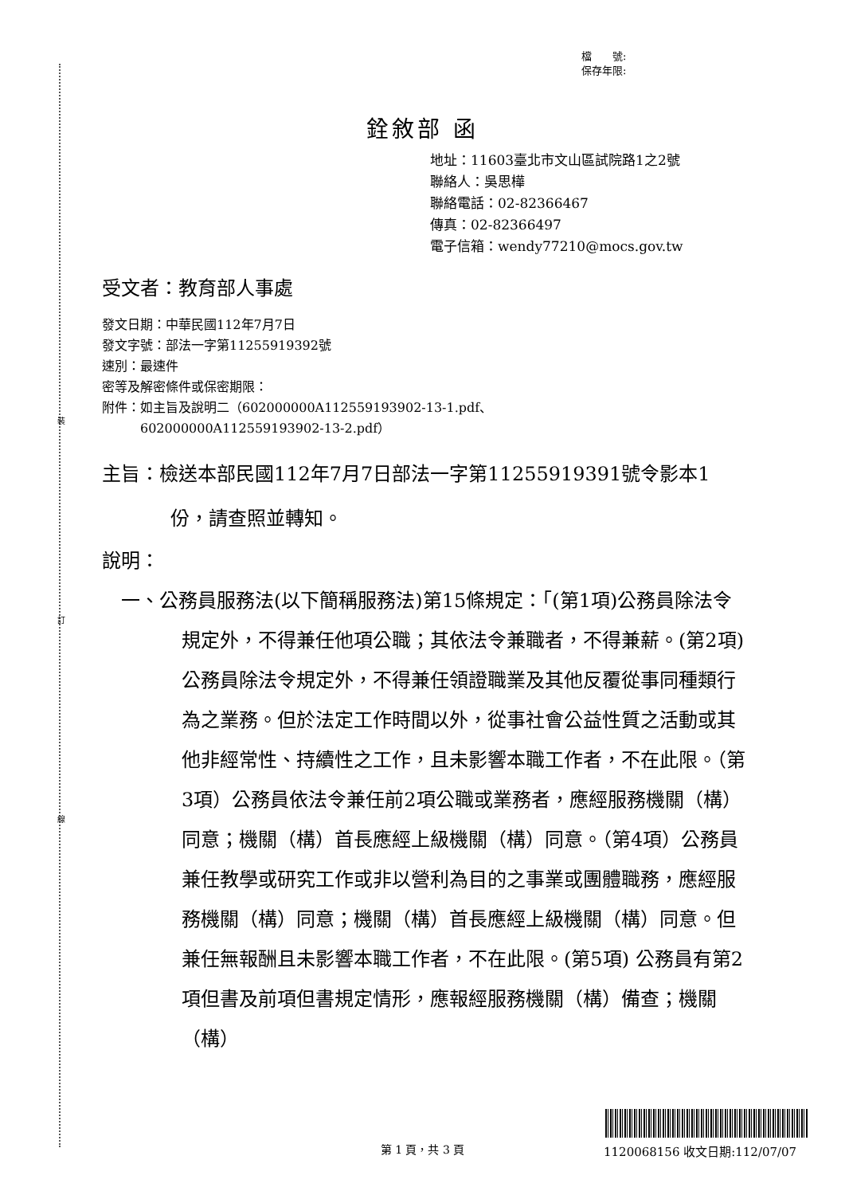裝
訂
線
檔　　號:
保存年限:
銓敘部 函
地址：11603臺北市文山區試院路1之2號
聯絡人：吳思樺
聯絡電話：02-82366467
傳真：02-82366497
電子信箱：wendy77210@mocs.gov.tw
受文者：教育部人事處
發文日期：中華民國112年7月7日
發文字號：部法一字第11255919392號
速別：最速件
密等及解密條件或保密期限：
附件：如主旨及說明二（602000000A112559193902-13-1.pdf、
　　　602000000A112559193902-13-2.pdf）
主旨：檢送本部民國112年7月7日部法一字第11255919391號令影本1份，請查照並轉知。
說明：
一、公務員服務法(以下簡稱服務法)第15條規定：「(第1項)公務員除法令規定外，不得兼任他項公職；其依法令兼職者，不得兼薪。(第2項) 公務員除法令規定外，不得兼任領證職業及其他反覆從事同種類行為之業務。但於法定工作時間以外，從事社會公益性質之活動或其他非經常性、持續性之工作，且未影響本職工作者，不在此限。（第3項）公務員依法令兼任前2項公職或業務者，應經服務機關（構）同意；機關（構）首長應經上級機關（構）同意。（第4項）公務員兼任教學或研究工作或非以營利為目的之事業或團體職務，應經服務機關（構）同意；機關（構）首長應經上級機關（構）同意。但兼任無報酬且未影響本職工作者，不在此限。(第5項) 公務員有第2項但書及前項但書規定情形，應報經服務機關（構）備查；機關（構）
第 1 頁，共 3 頁 1120068156 收文日期:112/07/07